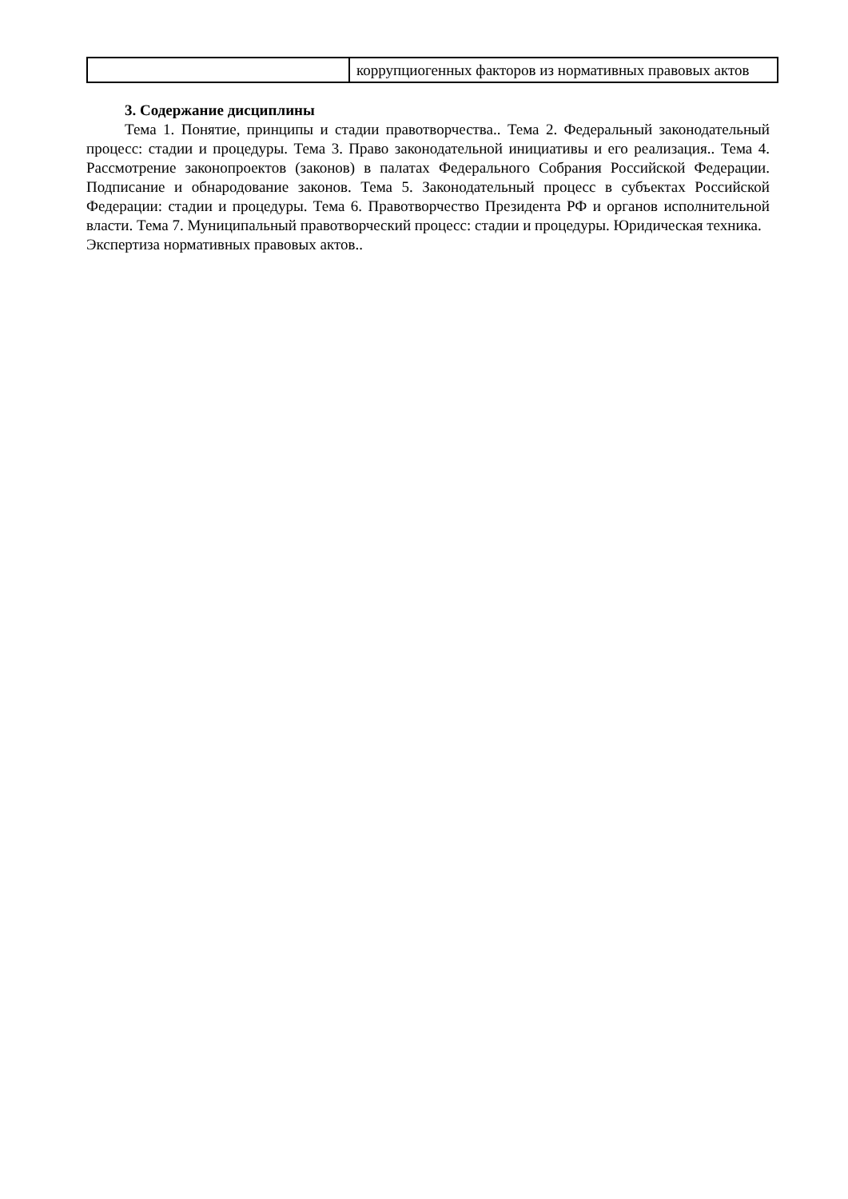| | коррупциогенных факторов из нормативных правовых актов |
3. Содержание дисциплины
Тема 1. Понятие, принципы и стадии правотворчества.. Тема 2. Федеральный законодательный процесс: стадии и процедуры. Тема 3. Право законодательной инициативы и его реализация.. Тема 4. Рассмотрение законопроектов (законов) в палатах Федерального Собрания Российской Федерации. Подписание и обнародование законов. Тема 5. Законодательный процесс в субъектах Российской Федерации: стадии и процедуры. Тема 6. Правотворчество Президента РФ и органов исполнительной власти. Тема 7. Муниципальный правотворческий процесс: стадии и процедуры. Юридическая техника.
Экспертиза нормативных правовых актов..